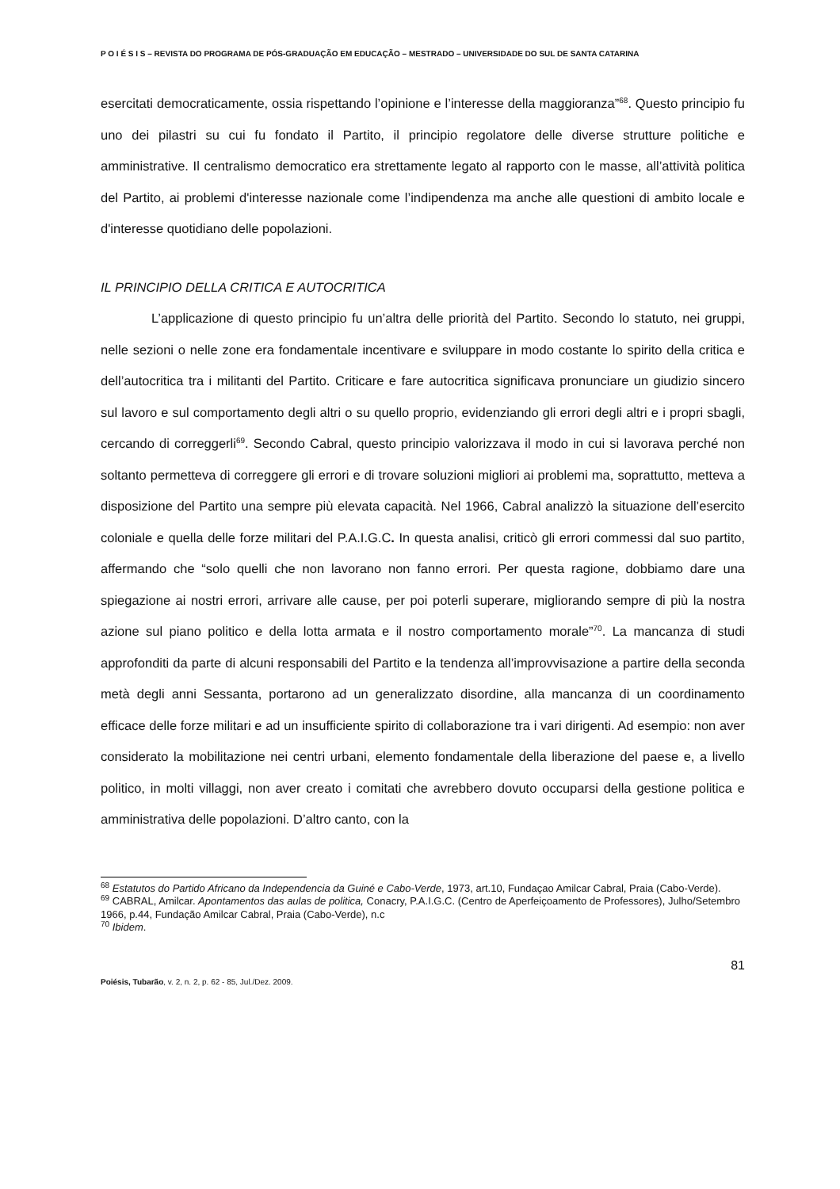P O I É S I S – REVISTA DO PROGRAMA DE PÓS-GRADUAÇÃO EM EDUCAÇÃO – MESTRADO – UNIVERSIDADE DO SUL DE SANTA CATARINA
esercitati democraticamente, ossia rispettando l’opinione e l’interesse della maggioranza”<sup>68</sup>. Questo principio fu uno dei pilastri su cui fu fondato il Partito, il principio regolatore delle diverse strutture politiche e amministrative. Il centralismo democratico era strettamente legato al rapporto con le masse, all’attività politica del Partito, ai problemi d'interesse nazionale come l’indipendenza ma anche alle questioni di ambito locale e d'interesse quotidiano delle popolazioni.
IL PRINCIPIO DELLA CRITICA E AUTOCRITICA
L’applicazione di questo principio fu un’altra delle priorità del Partito. Secondo lo statuto, nei gruppi, nelle sezioni o nelle zone era fondamentale incentivare e sviluppare in modo costante lo spirito della critica e dell’autocritica tra i militanti del Partito. Criticare e fare autocritica significava pronunciare un giudizio sincero sul lavoro e sul comportamento degli altri o su quello proprio, evidenziando gli errori degli altri e i propri sbagli, cercando di correggerli<sup>69</sup>. Secondo Cabral, questo principio valorizzava il modo in cui si lavorava perché non soltanto permetteva di correggere gli errori e di trovare soluzioni migliori ai problemi ma, soprattutto, metteva a disposizione del Partito una sempre più elevata capacità. Nel 1966, Cabral analizzò la situazione dell’esercito coloniale e quella delle forze militari del P.A.I.G.C. In questa analisi, criticò gli errori commessi dal suo partito, affermando che “solo quelli che non lavorano non fanno errori. Per questa ragione, dobbiamo dare una spiegazione ai nostri errori, arrivare alle cause, per poi poterli superare, migliorando sempre di più la nostra azione sul piano politico e della lotta armata e il nostro comportamento morale”<sup>70</sup>. La mancanza di studi approfonditi da parte di alcuni responsabili del Partito e la tendenza all’improvvisazione a partire della seconda metà degli anni Sessanta, portarono ad un generalizzato disordine, alla mancanza di un coordinamento efficace delle forze militari e ad un insufficiente spirito di collaborazione tra i vari dirigenti. Ad esempio: non aver considerato la mobilitazione nei centri urbani, elemento fondamentale della liberazione del paese e, a livello politico, in molti villaggi, non aver creato i comitati che avrebbero dovuto occuparsi della gestione politica e amministrativa delle popolazioni. D’altro canto, con la
<sup>68</sup> Estatutos do Partido Africano da Independencia da Guiné e Cabo-Verde, 1973, art.10, Fundaçao Amilcar Cabral, Praia (Cabo-Verde).
<sup>69</sup> CABRAL, Amilcar. Apontamentos das aulas de politica, Conacry, P.A.I.G.C. (Centro de Aperfeiçoamento de Professores), Julho/Setembro 1966, p.44, Fundação Amilcar Cabral, Praia (Cabo-Verde), n.c
<sup>70</sup> Ibidem.
81
Poiésis, Tubarão, v. 2, n. 2, p. 62 - 85, Jul./Dez. 2009.